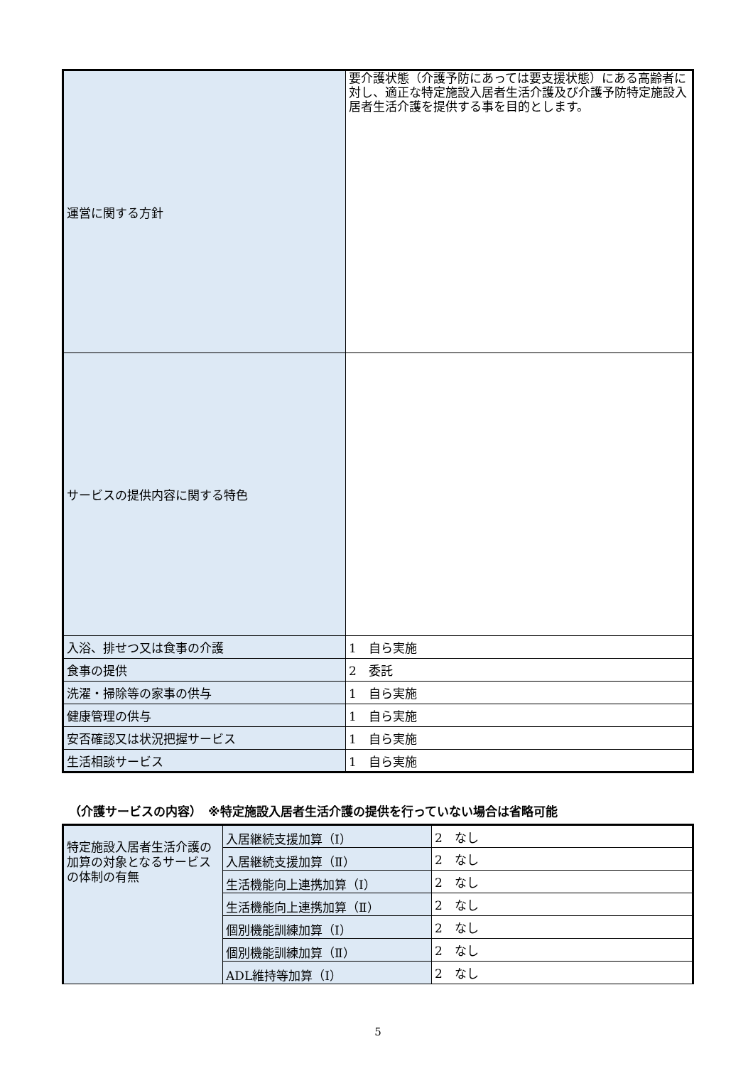| 運営に関する方針 | 要介護状態（介護予防にあっては要支援状態）にある高齢者に対し、適正な特定施設入居者生活介護及び介護予防特定施設入居者生活介護を提供する事を目的とします。 |
| サービスの提供内容に関する特色 | |
| 入浴、排せつ又は食事の介護 | 1 自ら実施 |
| 食事の提供 | 2 委託 |
| 洗濯・掃除等の家事の供与 | 1 自ら実施 |
| 健康管理の供与 | 1 自ら実施 |
| 安否確認又は状況把握サービス | 1 自ら実施 |
| 生活相談サービス | 1 自ら実施 |
（介護サービスの内容）　※特定施設入居者生活介護の提供を行っていない場合は省略可能
| 特定施設入居者生活介護の加算の対象となるサービスの体制の有無 | 入居継続支援加算（Ⅰ） | 2 なし |
| | 入居継続支援加算（Ⅱ） | 2 なし |
| | 生活機能向上連携加算（Ⅰ） | 2 なし |
| | 生活機能向上連携加算（Ⅱ） | 2 なし |
| | 個別機能訓練加算（Ⅰ） | 2 なし |
| | 個別機能訓練加算（Ⅱ） | 2 なし |
| | ADL維持等加算（Ⅰ） | 2 なし |
5